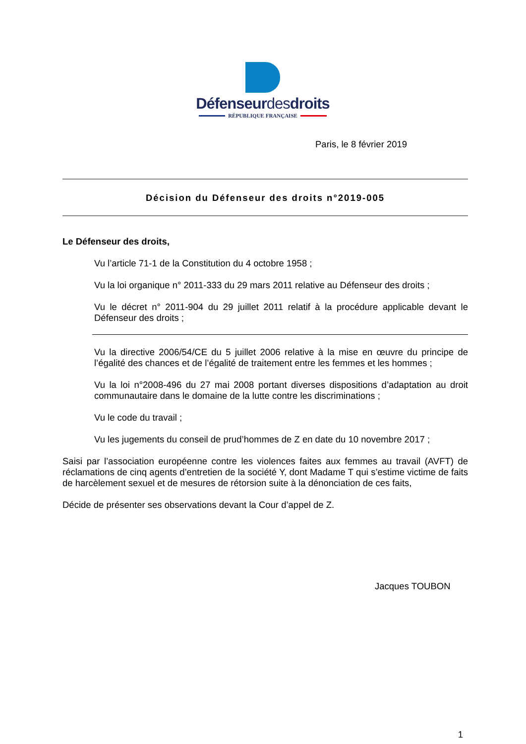Défenseurdesdroits
RÉPUBLIQUE FRANÇAISE
Paris, le 8 février 2019
Décision du Défenseur des droits n°2019-005
Le Défenseur des droits,
Vu l’article 71-1 de la Constitution du 4 octobre 1958 ;
Vu la loi organique n° 2011-333 du 29 mars 2011 relative au Défenseur des droits ;
Vu le décret n° 2011-904 du 29 juillet 2011 relatif à la procédure applicable devant le Défenseur des droits ;
Vu la directive 2006/54/CE du 5 juillet 2006 relative à la mise en œuvre du principe de l’égalité des chances et de l’égalité de traitement entre les femmes et les hommes ;
Vu la loi n°2008-496 du 27 mai 2008 portant diverses dispositions d’adaptation au droit communautaire dans le domaine de la lutte contre les discriminations ;
Vu le code du travail ;
Vu les jugements du conseil de prud’hommes de Z en date du 10 novembre 2017 ;
Saisi par l’association européenne contre les violences faites aux femmes au travail (AVFT) de réclamations de cinq agents d’entretien de la société Y, dont Madame T qui s’estime victime de faits de harcèlement sexuel et de mesures de rétorsion suite à la dénonciation de ces faits,
Décide de présenter ses observations devant la Cour d’appel de Z.
Jacques TOUBON
1